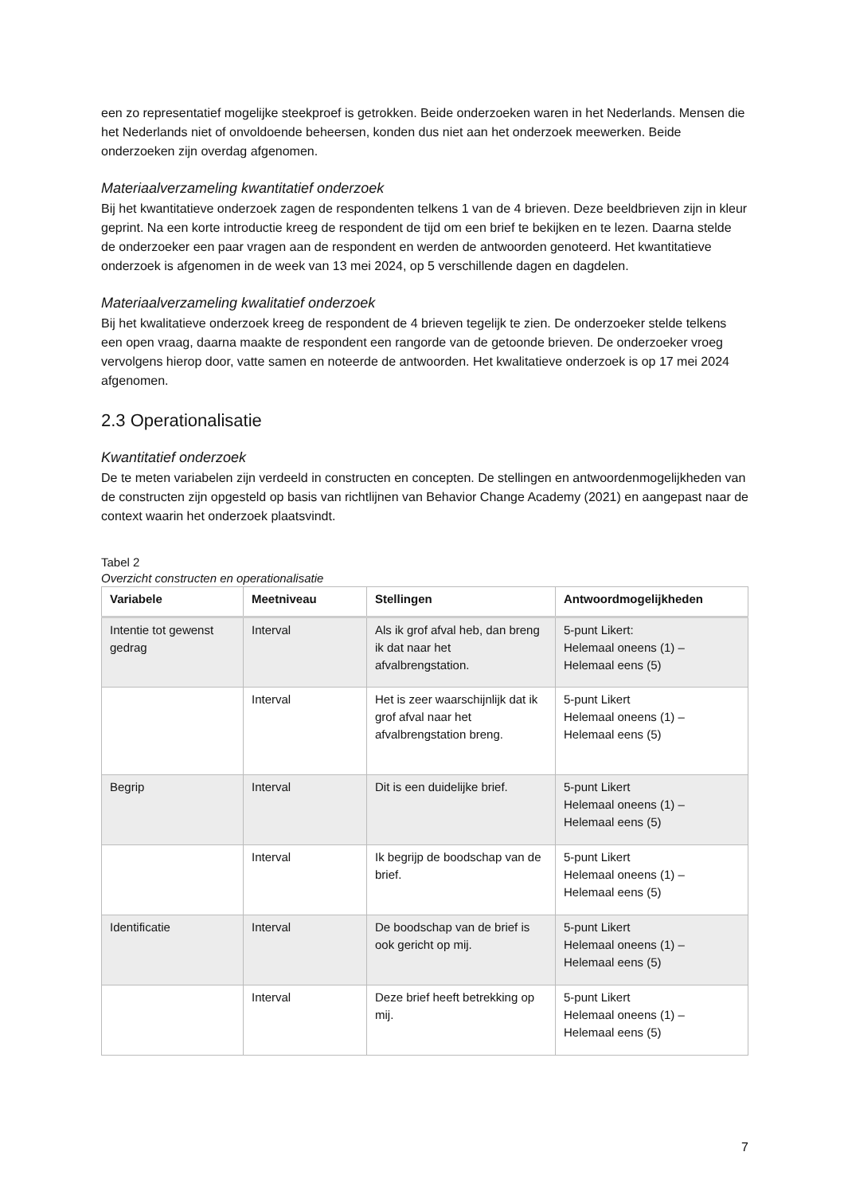een zo representatief mogelijke steekproef is getrokken. Beide onderzoeken waren in het Nederlands. Mensen die het Nederlands niet of onvoldoende beheersen, konden dus niet aan het onderzoek meewerken. Beide onderzoeken zijn overdag afgenomen.
Materiaalverzameling kwantitatief onderzoek
Bij het kwantitatieve onderzoek zagen de respondenten telkens 1 van de 4 brieven. Deze beeldbrieven zijn in kleur geprint. Na een korte introductie kreeg de respondent de tijd om een brief te bekijken en te lezen. Daarna stelde de onderzoeker een paar vragen aan de respondent en werden de antwoorden genoteerd. Het kwantitatieve onderzoek is afgenomen in de week van 13 mei 2024, op 5 verschillende dagen en dagdelen.
Materiaalverzameling kwalitatief onderzoek
Bij het kwalitatieve onderzoek kreeg de respondent de 4 brieven tegelijk te zien. De onderzoeker stelde telkens een open vraag, daarna maakte de respondent een rangorde van de getoonde brieven. De onderzoeker vroeg vervolgens hierop door, vatte samen en noteerde de antwoorden. Het kwalitatieve onderzoek is op 17 mei 2024 afgenomen.
2.3 Operationalisatie
Kwantitatief onderzoek
De te meten variabelen zijn verdeeld in constructen en concepten. De stellingen en antwoordenmogelijkheden van de constructen zijn opgesteld op basis van richtlijnen van Behavior Change Academy (2021) en aangepast naar de context waarin het onderzoek plaatsvindt.
Tabel 2
Overzicht constructen en operationalisatie
| Variabele | Meetniveau | Stellingen | Antwoordmogelijkheden |
| --- | --- | --- | --- |
| Intentie tot gewenst gedrag | Interval | Als ik grof afval heb, dan breng ik dat naar het afvalbrengstation. | 5-punt Likert: Helemaal oneens (1) – Helemaal eens (5) |
| | Interval | Het is zeer waarschijnlijk dat ik grof afval naar het afvalbrengstation breng. | 5-punt Likert Helemaal oneens (1) – Helemaal eens (5) |
| Begrip | Interval | Dit is een duidelijke brief. | 5-punt Likert Helemaal oneens (1) – Helemaal eens (5) |
| | Interval | Ik begrijp de boodschap van de brief. | 5-punt Likert Helemaal oneens (1) – Helemaal eens (5) |
| Identificatie | Interval | De boodschap van de brief is ook gericht op mij. | 5-punt Likert Helemaal oneens (1) – Helemaal eens (5) |
| | Interval | Deze brief heeft betrekking op mij. | 5-punt Likert Helemaal oneens (1) – Helemaal eens (5) |
7